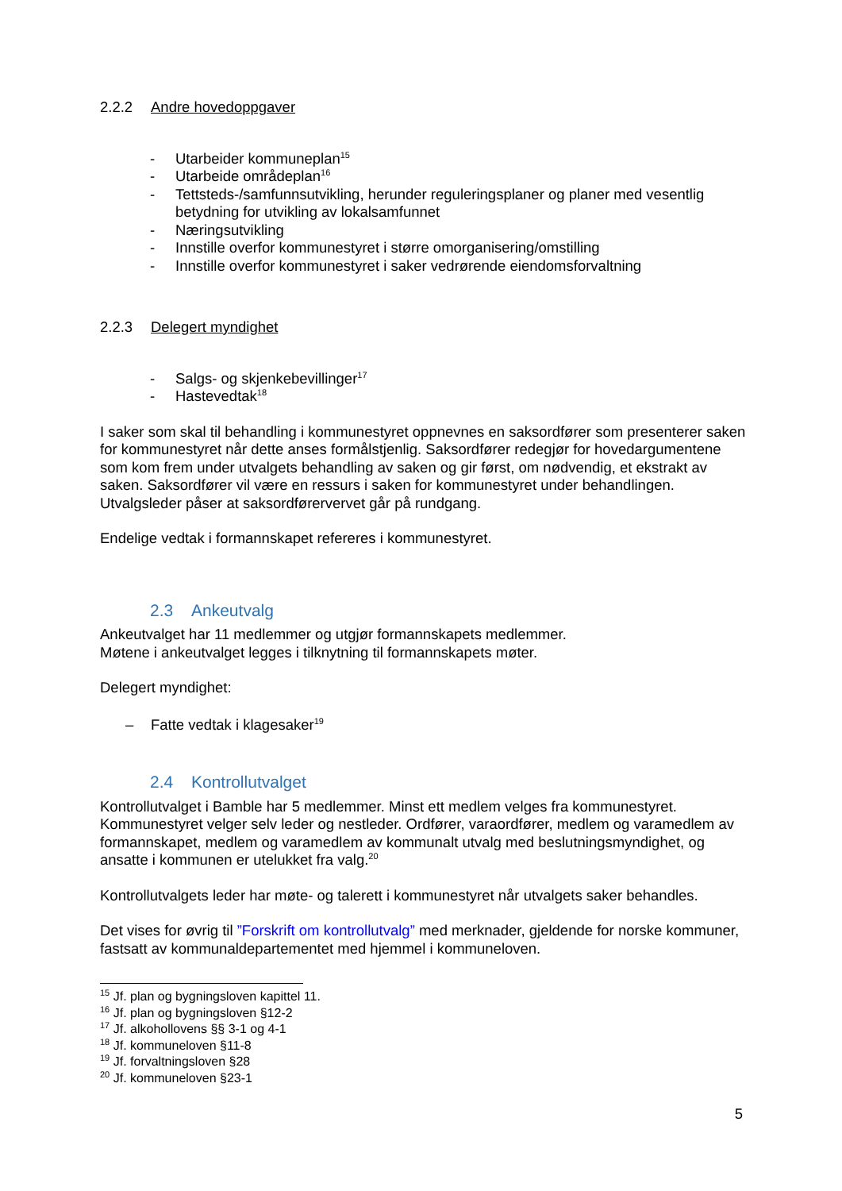2.2.2 Andre hovedoppgaver
- Utarbeider kommuneplan<sup>15</sup>
- Utarbeide områdeplan<sup>16</sup>
- Tettsteds-/samfunnsutvikling, herunder reguleringsplaner og planer med vesentlig betydning for utvikling av lokalsamfunnet
- Næringsutvikling
- Innstille overfor kommunestyret i større omorganisering/omstilling
- Innstille overfor kommunestyret i saker vedrørende eiendomsforvaltning
2.2.3 Delegert myndighet
- Salgs- og skjenkebevillinger<sup>17</sup>
- Hastevedtak<sup>18</sup>
I saker som skal til behandling i kommunestyret oppnevnes en saksordfører som presenterer saken for kommunestyret når dette anses formålstjenlig. Saksordfører redegjør for hovedargumentene som kom frem under utvalgets behandling av saken og gir først, om nødvendig, et ekstrakt av saken. Saksordfører vil være en ressurs i saken for kommunestyret under behandlingen. Utvalgsleder påser at saksordførervervet går på rundgang.
Endelige vedtak i formannskapet refereres i kommunestyret.
2.3 Ankeutvalg
Ankeutvalget har 11 medlemmer og utgjør formannskapets medlemmer.
Møtene i ankeutvalget legges i tilknytning til formannskapets møter.
Delegert myndighet:
– Fatte vedtak i klagesaker<sup>19</sup>
2.4 Kontrollutvalget
Kontrollutvalget i Bamble har 5 medlemmer. Minst ett medlem velges fra kommunestyret. Kommunestyret velger selv leder og nestleder. Ordfører, varaordfører, medlem og varamedlem av formannskapet, medlem og varamedlem av kommunalt utvalg med beslutningsmyndighet, og ansatte i kommunen er utelukket fra valg.<sup>20</sup>
Kontrollutvalgets leder har møte- og talerett i kommunestyret når utvalgets saker behandles.
Det vises for øvrig til ”Forskrift om kontrollutvalg” med merknader, gjeldende for norske kommuner, fastsatt av kommunaldepartementet med hjemmel i kommuneloven.
<sup>15</sup> Jf. plan og bygningsloven kapittel 11.
<sup>16</sup> Jf. plan og bygningsloven §12-2
<sup>17</sup> Jf. alkohollovens §§ 3-1 og 4-1
<sup>18</sup> Jf. kommuneloven §11-8
<sup>19</sup> Jf. forvaltningsloven §28
<sup>20</sup> Jf. kommuneloven §23-1
5